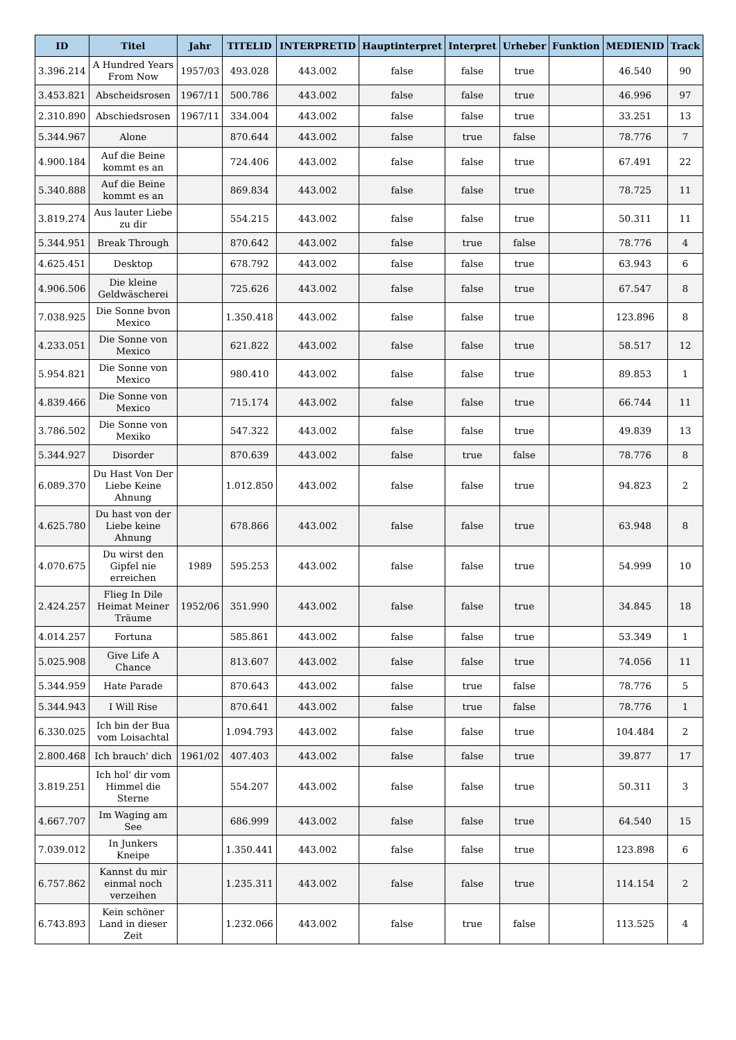| ID | Titel | Jahr | TITELID | INTERPRETID | Hauptinterpret | Interpret | Urheber | Funktion | MEDIENID | Track |
| --- | --- | --- | --- | --- | --- | --- | --- | --- | --- | --- |
| 3.396.214 | A Hundred Years From Now | 1957/03 | 493.028 | 443.002 | false | false | true | | 46.540 | 90 |
| 3.453.821 | Abscheidsrosen | 1967/11 | 500.786 | 443.002 | false | false | true | | 46.996 | 97 |
| 2.310.890 | Abschiedsrosen | 1967/11 | 334.004 | 443.002 | false | false | true | | 33.251 | 13 |
| 5.344.967 | Alone | | 870.644 | 443.002 | false | true | false | | 78.776 | 7 |
| 4.900.184 | Auf die Beine kommt es an | | 724.406 | 443.002 | false | false | true | | 67.491 | 22 |
| 5.340.888 | Auf die Beine kommt es an | | 869.834 | 443.002 | false | false | true | | 78.725 | 11 |
| 3.819.274 | Aus lauter Liebe zu dir | | 554.215 | 443.002 | false | false | true | | 50.311 | 11 |
| 5.344.951 | Break Through | | 870.642 | 443.002 | false | true | false | | 78.776 | 4 |
| 4.625.451 | Desktop | | 678.792 | 443.002 | false | false | true | | 63.943 | 6 |
| 4.906.506 | Die kleine Geldwäscherei | | 725.626 | 443.002 | false | false | true | | 67.547 | 8 |
| 7.038.925 | Die Sonne bvon Mexico | | 1.350.418 | 443.002 | false | false | true | | 123.896 | 8 |
| 4.233.051 | Die Sonne von Mexico | | 621.822 | 443.002 | false | false | true | | 58.517 | 12 |
| 5.954.821 | Die Sonne von Mexico | | 980.410 | 443.002 | false | false | true | | 89.853 | 1 |
| 4.839.466 | Die Sonne von Mexico | | 715.174 | 443.002 | false | false | true | | 66.744 | 11 |
| 3.786.502 | Die Sonne von Mexiko | | 547.322 | 443.002 | false | false | true | | 49.839 | 13 |
| 5.344.927 | Disorder | | 870.639 | 443.002 | false | true | false | | 78.776 | 8 |
| 6.089.370 | Du Hast Von Der Liebe Keine Ahnung | | 1.012.850 | 443.002 | false | false | true | | 94.823 | 2 |
| 4.625.780 | Du hast von der Liebe keine Ahnung | | 678.866 | 443.002 | false | false | true | | 63.948 | 8 |
| 4.070.675 | Du wirst den Gipfel nie erreichen | 1989 | 595.253 | 443.002 | false | false | true | | 54.999 | 10 |
| 2.424.257 | Flieg In Dile Heimat Meiner Träume | 1952/06 | 351.990 | 443.002 | false | false | true | | 34.845 | 18 |
| 4.014.257 | Fortuna | | 585.861 | 443.002 | false | false | true | | 53.349 | 1 |
| 5.025.908 | Give Life A Chance | | 813.607 | 443.002 | false | false | true | | 74.056 | 11 |
| 5.344.959 | Hate Parade | | 870.643 | 443.002 | false | true | false | | 78.776 | 5 |
| 5.344.943 | I Will Rise | | 870.641 | 443.002 | false | true | false | | 78.776 | 1 |
| 6.330.025 | Ich bin der Bua vom Loisachtal | | 1.094.793 | 443.002 | false | false | true | | 104.484 | 2 |
| 2.800.468 | Ich brauch' dich | 1961/02 | 407.403 | 443.002 | false | false | true | | 39.877 | 17 |
| 3.819.251 | Ich hol' dir vom Himmel die Sterne | | 554.207 | 443.002 | false | false | true | | 50.311 | 3 |
| 4.667.707 | Im Waging am See | | 686.999 | 443.002 | false | false | true | | 64.540 | 15 |
| 7.039.012 | In Junkers Kneipe | | 1.350.441 | 443.002 | false | false | true | | 123.898 | 6 |
| 6.757.862 | Kannst du mir einmal noch verzeihen | | 1.235.311 | 443.002 | false | false | true | | 114.154 | 2 |
| 6.743.893 | Kein schöner Land in dieser Zeit | | 1.232.066 | 443.002 | false | true | false | | 113.525 | 4 |